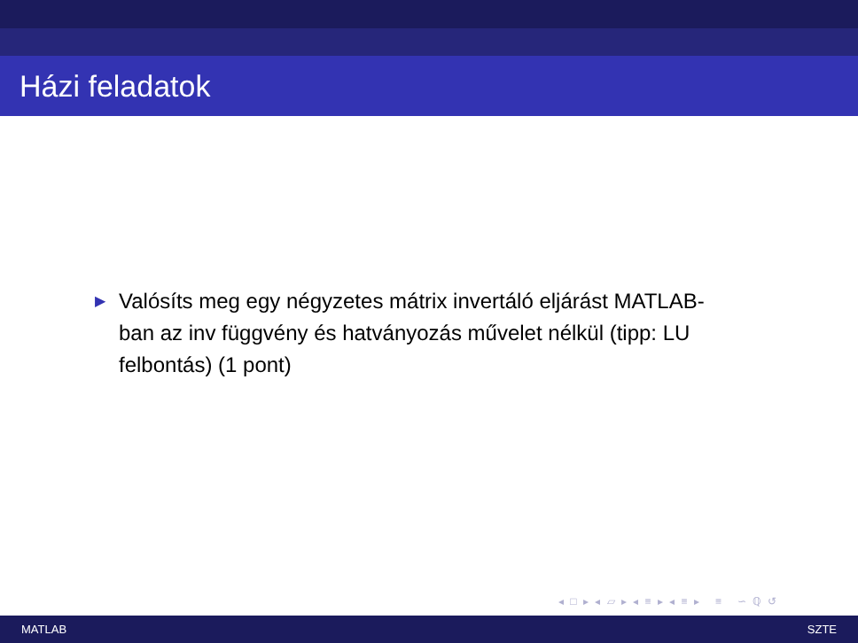Házi feladatok
▶ Valósíts meg egy négyzetes mátrix invertáló eljárást MATLAB-ban az inv függvény és hatványozás művelet nélkül (tipp: LU felbontás) (1 pont)
◂ □ ▸ ◂ ▱ ▸ ◂ ≡ ▸ ◂ ≡ ▸ ≡ ∽ ℚ ↺
MATLAB SZTE